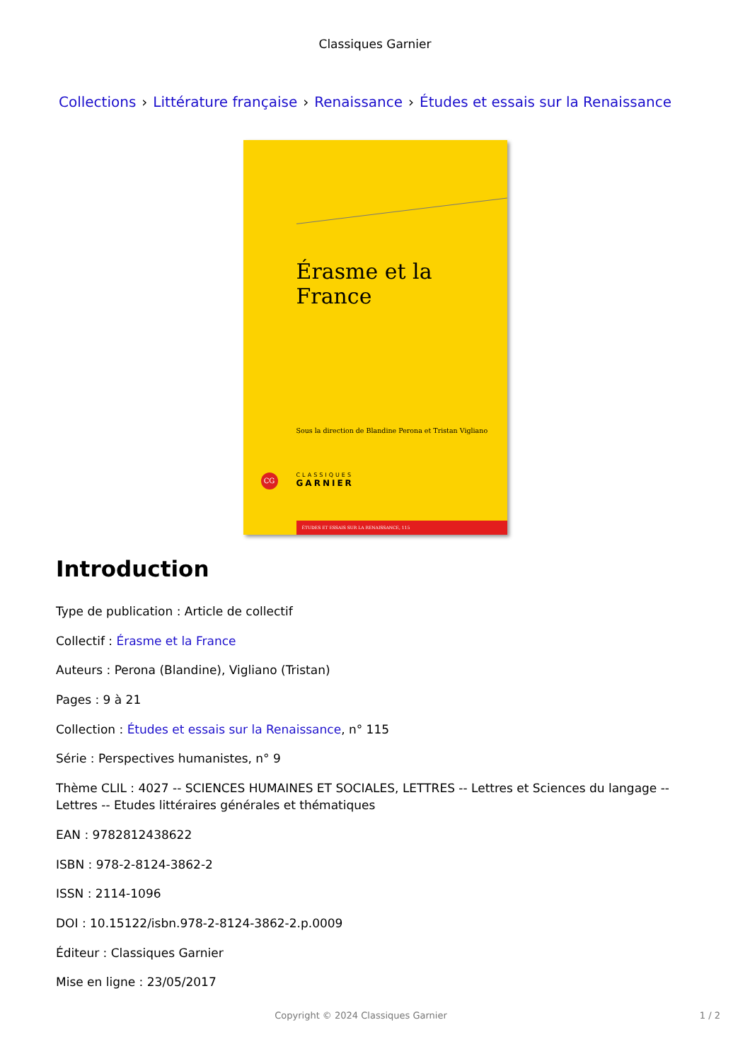Classiques Garnier
Collections › Littérature française › Renaissance › Études et essais sur la Renaissance
Érasme et la France
Sous la direction de Blandine Perona et Tristan Vigliano
CG
CLASSIQUES
GARNIER
ÉTUDES ET ESSAIS SUR LA RENAISSANCE, 115
Introduction
Type de publication : Article de collectif
Collectif : Érasme et la France
Auteurs : Perona (Blandine), Vigliano (Tristan)
Pages : 9 à 21
Collection : Études et essais sur la Renaissance, n° 115
Série : Perspectives humanistes, n° 9
Thème CLIL : 4027 -- SCIENCES HUMAINES ET SOCIALES, LETTRES -- Lettres et Sciences du langage -- Lettres -- Etudes littéraires générales et thématiques
EAN : 9782812438622
ISBN : 978-2-8124-3862-2
ISSN : 2114-1096
DOI : 10.15122/isbn.978-2-8124-3862-2.p.0009
Éditeur : Classiques Garnier
Mise en ligne : 23/05/2017
Copyright © 2024 Classiques Garnier
1 / 2